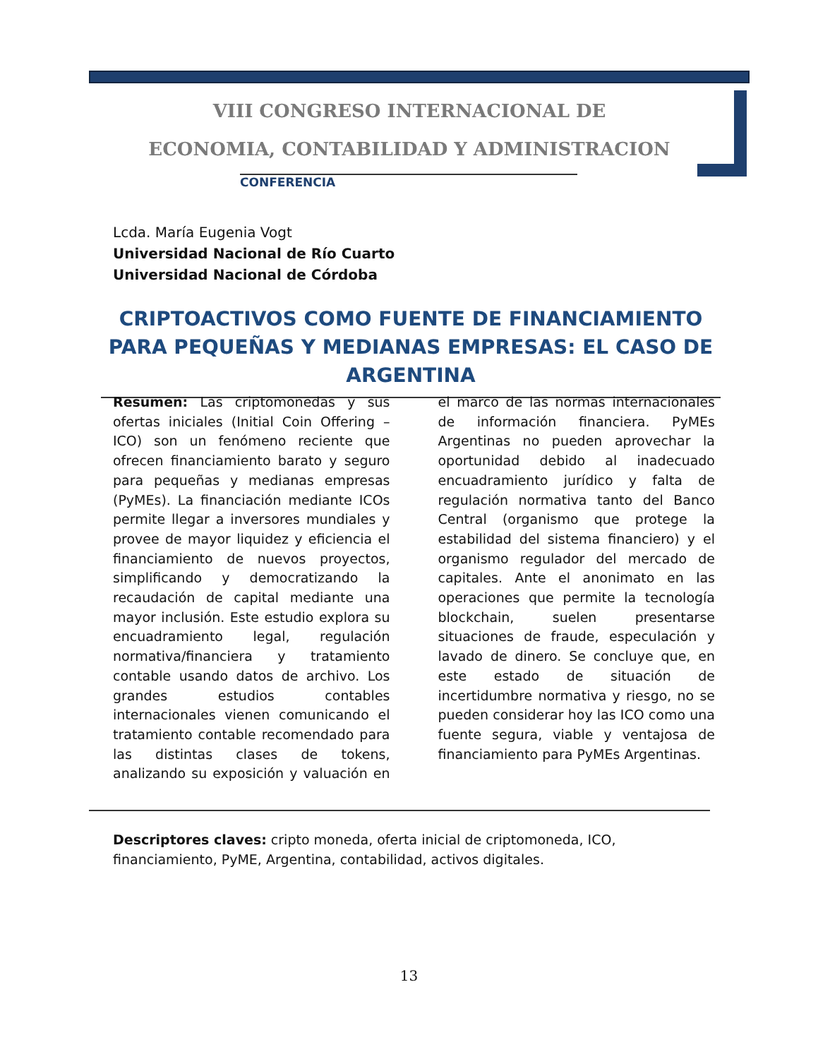VIII CONGRESO INTERNACIONAL DE
ECONOMIA, CONTABILIDAD Y ADMINISTRACION
CONFERENCIA
Lcda. María Eugenia Vogt
Universidad Nacional de Río Cuarto
Universidad Nacional de Córdoba
CRIPTOACTIVOS COMO FUENTE DE FINANCIAMIENTO PARA PEQUEÑAS Y MEDIANAS EMPRESAS: EL CASO DE ARGENTINA
Resumen: Las criptomonedas y sus ofertas iniciales (Initial Coin Offering – ICO) son un fenómeno reciente que ofrecen financiamiento barato y seguro para pequeñas y medianas empresas (PyMEs). La financiación mediante ICOs permite llegar a inversores mundiales y provee de mayor liquidez y eficiencia el financiamiento de nuevos proyectos, simplificando y democratizando la recaudación de capital mediante una mayor inclusión. Este estudio explora su encuadramiento legal, regulación normativa/financiera y tratamiento contable usando datos de archivo. Los grandes estudios contables internacionales vienen comunicando el tratamiento contable recomendado para las distintas clases de tokens, analizando su exposición y valuación en el marco de las normas internacionales de información financiera. PyMEs Argentinas no pueden aprovechar la oportunidad debido al inadecuado encuadramiento jurídico y falta de regulación normativa tanto del Banco Central (organismo que protege la estabilidad del sistema financiero) y el organismo regulador del mercado de capitales. Ante el anonimato en las operaciones que permite la tecnología blockchain, suelen presentarse situaciones de fraude, especulación y lavado de dinero. Se concluye que, en este estado de situación de incertidumbre normativa y riesgo, no se pueden considerar hoy las ICO como una fuente segura, viable y ventajosa de financiamiento para PyMEs Argentinas.
Descriptores claves: cripto moneda, oferta inicial de criptomoneda, ICO, financiamiento, PyME, Argentina, contabilidad, activos digitales.
13